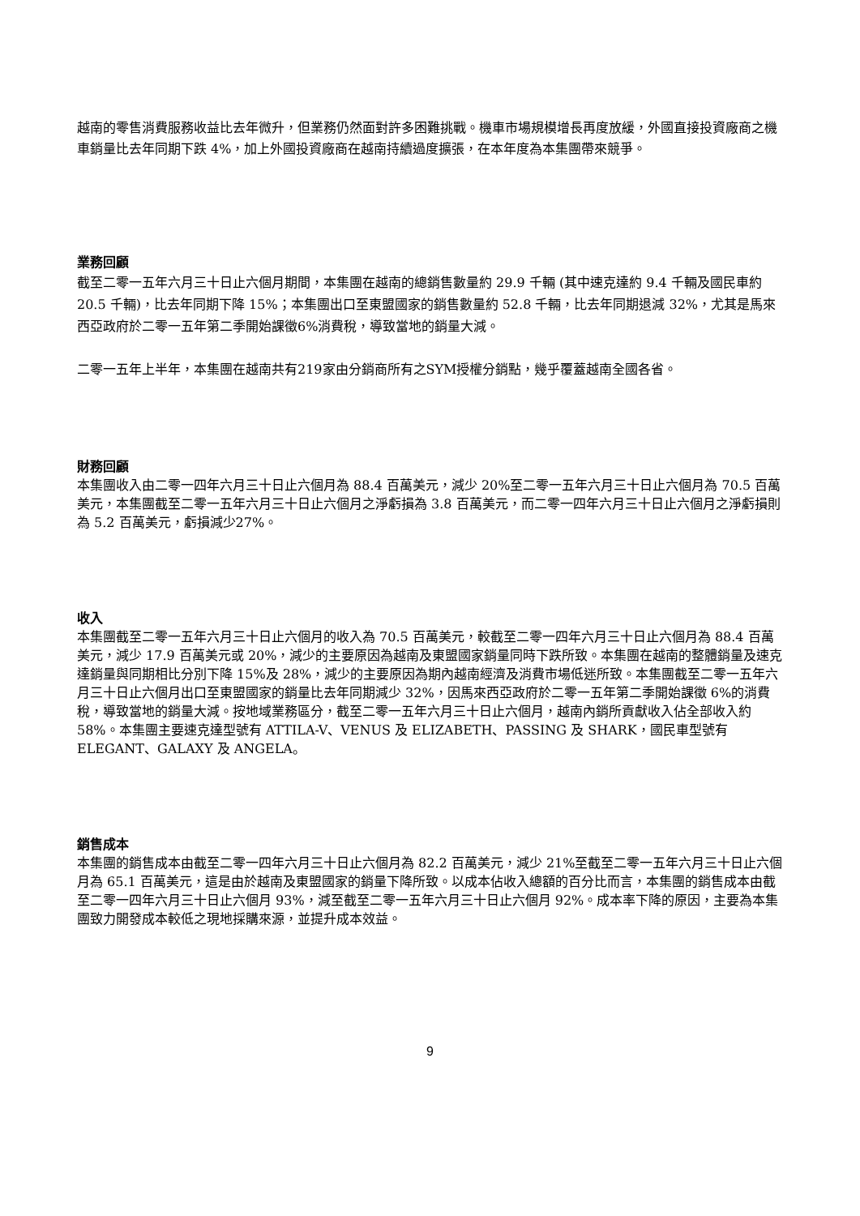越南的零售消費服務收益比去年微升，但業務仍然面對許多困難挑戰。機車市場規模增長再度放緩，外國直接投資廠商之機車銷量比去年同期下跌 4%，加上外國投資廠商在越南持續過度擴張，在本年度為本集團帶來競爭。
業務回顧
截至二零一五年六月三十日止六個月期間，本集團在越南的總銷售數量約 29.9 千輛 (其中速克達約 9.4 千輛及國民車約 20.5 千輛)，比去年同期下降 15%；本集團出口至東盟國家的銷售數量約 52.8 千輛，比去年同期退減 32%，尤其是馬來西亞政府於二零一五年第二季開始課徵6%消費稅，導致當地的銷量大減。
二零一五年上半年，本集團在越南共有219家由分銷商所有之SYM授權分銷點，幾乎覆蓋越南全國各省。
財務回顧
本集團收入由二零一四年六月三十日止六個月為 88.4 百萬美元，減少 20%至二零一五年六月三十日止六個月為 70.5 百萬美元，本集團截至二零一五年六月三十日止六個月之淨虧損為 3.8 百萬美元，而二零一四年六月三十日止六個月之淨虧損則為 5.2 百萬美元，虧損減少27%。
收入
本集團截至二零一五年六月三十日止六個月的收入為 70.5 百萬美元，較截至二零一四年六月三十日止六個月為 88.4 百萬美元，減少 17.9 百萬美元或 20%，減少的主要原因為越南及東盟國家銷量同時下跌所致。本集團在越南的整體銷量及速克達銷量與同期相比分別下降 15%及 28%，減少的主要原因為期內越南經濟及消費市場低迷所致。本集團截至二零一五年六月三十日止六個月出口至東盟國家的銷量比去年同期減少 32%，因馬來西亞政府於二零一五年第二季開始課徵 6%的消費稅，導致當地的銷量大減。按地域業務區分，截至二零一五年六月三十日止六個月，越南內銷所貢獻收入佔全部收入約 58%。本集團主要速克達型號有 ATTILA-V、VENUS 及 ELIZABETH、PASSING 及 SHARK，國民車型號有 ELEGANT、GALAXY 及 ANGELA。
銷售成本
本集團的銷售成本由截至二零一四年六月三十日止六個月為 82.2 百萬美元，減少 21%至截至二零一五年六月三十日止六個月為 65.1 百萬美元，這是由於越南及東盟國家的銷量下降所致。以成本佔收入總額的百分比而言，本集團的銷售成本由截至二零一四年六月三十日止六個月 93%，減至截至二零一五年六月三十日止六個月 92%。成本率下降的原因，主要為本集團致力開發成本較低之現地採購來源，並提升成本效益。
9